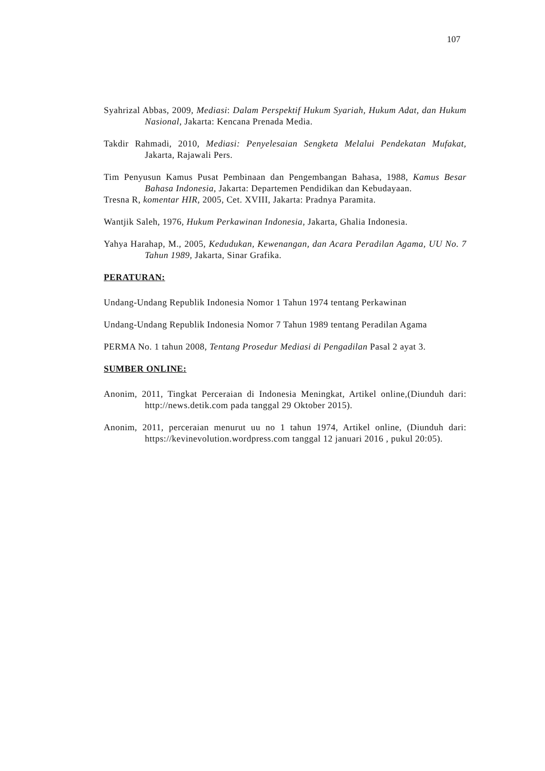107
Syahrizal Abbas, 2009, Mediasi: Dalam Perspektif Hukum Syariah, Hukum Adat, dan Hukum Nasional, Jakarta: Kencana Prenada Media.
Takdir Rahmadi, 2010, Mediasi: Penyelesaian Sengketa Melalui Pendekatan Mufakat, Jakarta, Rajawali Pers.
Tim Penyusun Kamus Pusat Pembinaan dan Pengembangan Bahasa, 1988, Kamus Besar Bahasa Indonesia, Jakarta: Departemen Pendidikan dan Kebudayaan.
Tresna R, komentar HIR, 2005, Cet. XVIII, Jakarta: Pradnya Paramita.
Wantjik Saleh, 1976, Hukum Perkawinan Indonesia, Jakarta, Ghalia Indonesia.
Yahya Harahap, M., 2005, Kedudukan, Kewenangan, dan Acara Peradilan Agama, UU No. 7 Tahun 1989, Jakarta, Sinar Grafika.
PERATURAN:
Undang-Undang Republik Indonesia Nomor 1 Tahun 1974 tentang Perkawinan
Undang-Undang Republik Indonesia Nomor 7 Tahun 1989 tentang Peradilan Agama
PERMA No. 1 tahun 2008, Tentang Prosedur Mediasi di Pengadilan Pasal 2 ayat 3.
SUMBER ONLINE:
Anonim, 2011, Tingkat Perceraian di Indonesia Meningkat, Artikel online,(Diunduh dari: http://news.detik.com pada tanggal 29 Oktober 2015).
Anonim, 2011, perceraian menurut uu no 1 tahun 1974, Artikel online, (Diunduh dari: https://kevinevolution.wordpress.com tanggal 12 januari 2016 , pukul 20:05).